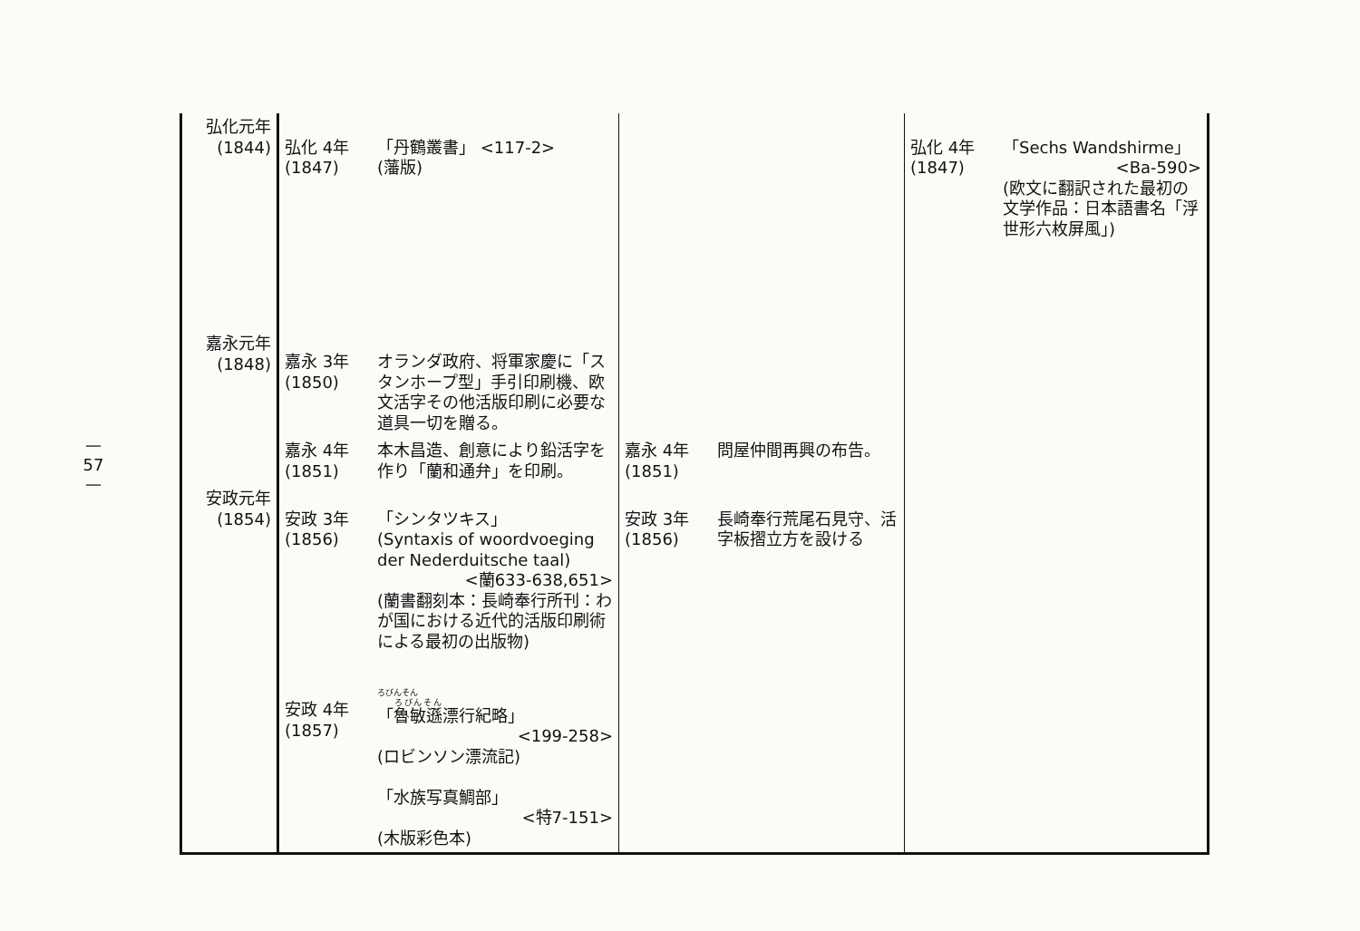— 57 —
| 弘化元年 (1844) | 弘化 4年 (1847) | 「丹鶴叢書」 <117-2> (藩版) | | | 弘化 4年 (1847) | 「Sechs Wandshirme」 <Ba-590> (欧文に翻訳された最初の文学作品：日本語書名「浮世形六枚屏風」) |
| 嘉永元年 (1848) | 嘉永 3年 (1850) | オランダ政府、将軍家慶に「スタンホープ型」手引印刷機、欧文活字その他活版印刷に必要な道具一切を贈る。 | | | | |
| | 嘉永 4年 (1851) | 本木昌造、創意により鉛活字を作り「蘭和通弁」を印刷。 | 嘉永 4年 (1851) | 問屋仲間再興の布告。 | | |
| 安政元年 (1854) | 安政 3年 (1856) | 「シンタツキス」 (Syntaxis of woordvoeging der Nederduitsche taal) <蘭633-638,651> (蘭書翻刻本：長崎奉行所刊：わが国における近代的活版印刷術による最初の出版物) | 安政 3年 (1856) | 長崎奉行荒尾石見守、活字板摺立方を設ける | | |
| | 安政 4年 (1857) | ろびんそん 「 魯敏遜 漂行紀略」 <199-258> (ロビンソン漂流記) 「水族写真鯛部」 <特7-151> (木版彩色本) | | | | |